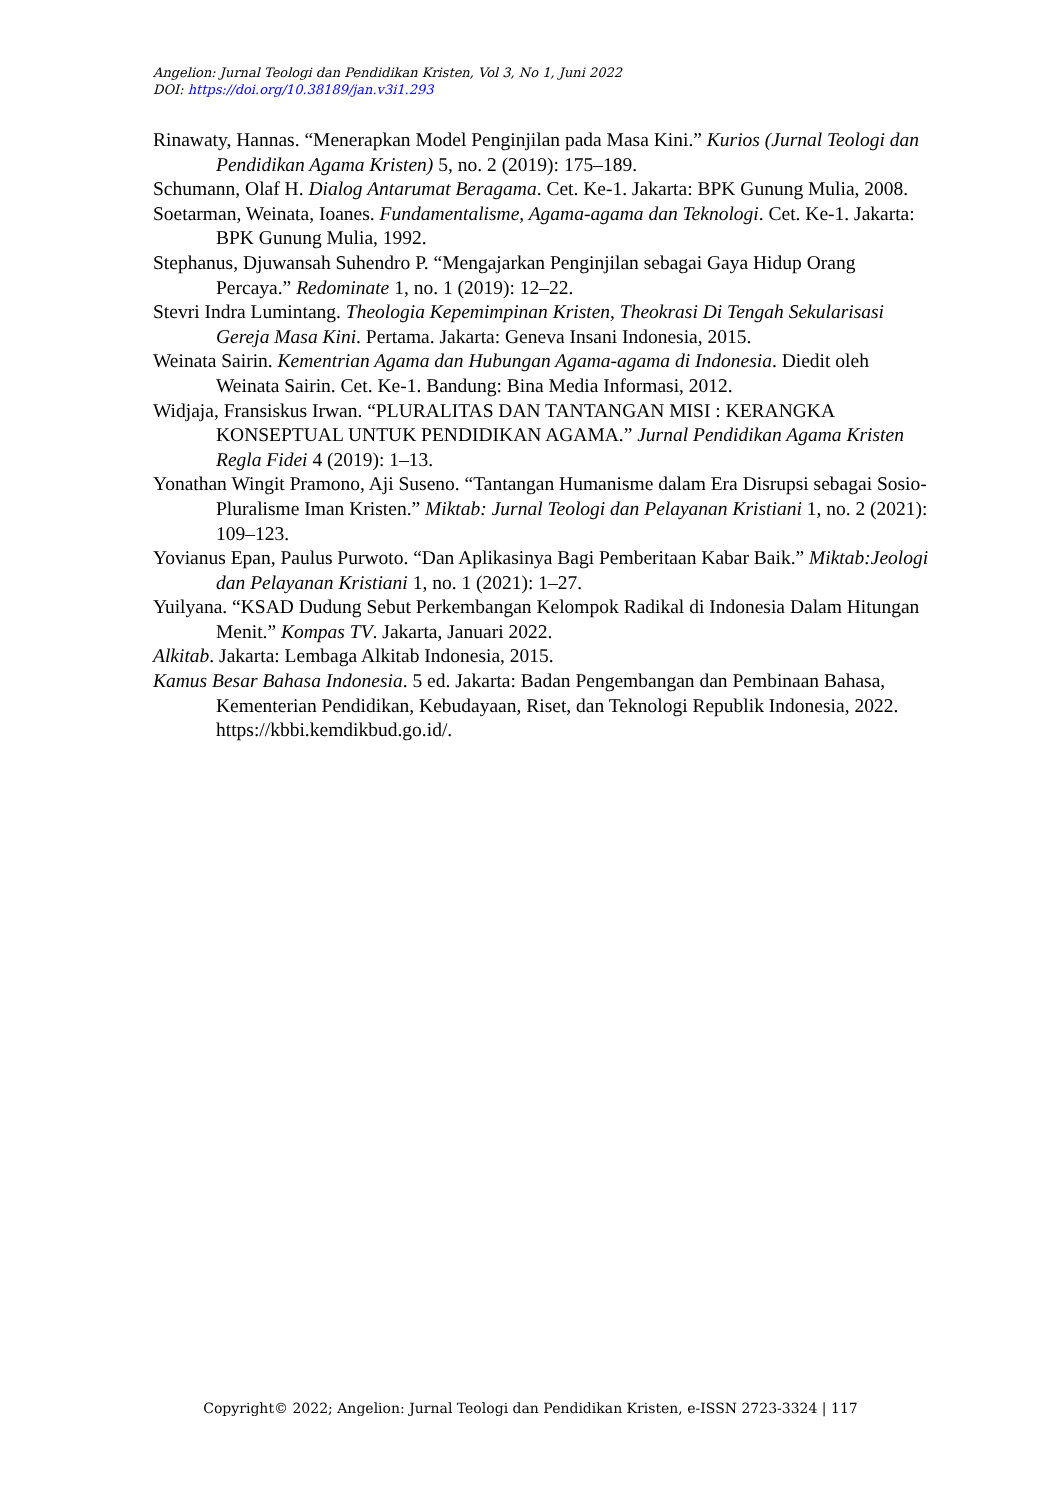Angelion: Jurnal Teologi dan Pendidikan Kristen, Vol 3, No 1, Juni 2022
DOI: https://doi.org/10.38189/jan.v3i1.293
Rinawaty, Hannas. “Menerapkan Model Penginjilan pada Masa Kini.” Kurios (Jurnal Teologi dan Pendidikan Agama Kristen) 5, no. 2 (2019): 175–189.
Schumann, Olaf H. Dialog Antarumat Beragama. Cet. Ke-1. Jakarta: BPK Gunung Mulia, 2008.
Soetarman, Weinata, Ioanes. Fundamentalisme, Agama-agama dan Teknologi. Cet. Ke-1. Jakarta: BPK Gunung Mulia, 1992.
Stephanus, Djuwansah Suhendro P. “Mengajarkan Penginjilan sebagai Gaya Hidup Orang Percaya.” Redominate 1, no. 1 (2019): 12–22.
Stevri Indra Lumintang. Theologia Kepemimpinan Kristen, Theokrasi Di Tengah Sekularisasi Gereja Masa Kini. Pertama. Jakarta: Geneva Insani Indonesia, 2015.
Weinata Sairin. Kementrian Agama dan Hubungan Agama-agama di Indonesia. Diedit oleh Weinata Sairin. Cet. Ke-1. Bandung: Bina Media Informasi, 2012.
Widjaja, Fransiskus Irwan. “PLURALITAS DAN TANTANGAN MISI : KERANGKA KONSEPTUAL UNTUK PENDIDIKAN AGAMA.” Jurnal Pendidikan Agama Kristen Regla Fidei 4 (2019): 1–13.
Yonathan Wingit Pramono, Aji Suseno. “Tantangan Humanisme dalam Era Disrupsi sebagai Sosio-Pluralisme Iman Kristen.” Miktab: Jurnal Teologi dan Pelayanan Kristiani 1, no. 2 (2021): 109–123.
Yovianus Epan, Paulus Purwoto. “Dan Aplikasinya Bagi Pemberitaan Kabar Baik.” Miktab:Jeologi dan Pelayanan Kristiani 1, no. 1 (2021): 1–27.
Yuilyana. “KSAD Dudung Sebut Perkembangan Kelompok Radikal di Indonesia Dalam Hitungan Menit.” Kompas TV. Jakarta, Januari 2022.
Alkitab. Jakarta: Lembaga Alkitab Indonesia, 2015.
Kamus Besar Bahasa Indonesia. 5 ed. Jakarta: Badan Pengembangan dan Pembinaan Bahasa, Kementerian Pendidikan, Kebudayaan, Riset, dan Teknologi Republik Indonesia, 2022. https://kbbi.kemdikbud.go.id/.
Copyright© 2022; Angelion: Jurnal Teologi dan Pendidikan Kristen, e-ISSN 2723-3324 | 117